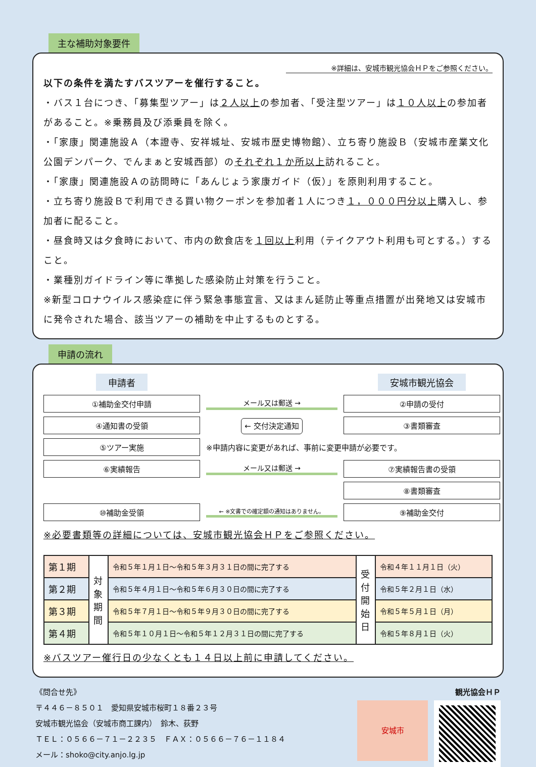主な補助対象要件
※詳細は、安城市観光協会ＨＰをご参照ください。
以下の条件を満たすバスツアーを催行すること。
・バス１台につき、「募集型ツアー」は２人以上の参加者、「受注型ツアー」は１０人以上の参加者があること。※乗務員及び添乗員を除く。
・「家康」関連施設Ａ（本證寺、安祥城址、安城市歴史博物館）、立ち寄り施設Ｂ（安城市産業文化公園デンパーク、でんまぁと安城西部）のそれぞれ１か所以上訪れること。
・「家康」関連施設Ａの訪問時に「あんじょう家康ガイド（仮）」を原則利用すること。
・立ち寄り施設Ｂで利用できる買い物クーポンを参加者１人につき１，０００円分以上購入し、参加者に配ること。
・昼食時又は夕食時において、市内の飲食店を１回以上利用（テイクアウト利用も可とする。）すること。
・業種別ガイドライン等に準拠した感染防止対策を行うこと。
※新型コロナウイルス感染症に伴う緊急事態宣言、又はまん延防止等重点措置が出発地又は安城市に発令された場合、該当ツアーの補助を中止するものとする。
申請の流れ
申請者
安城市観光協会
①補助金交付申請
メール又は郵送 →
②申請の受付
④通知書の受領
← 交付決定通知
③書類審査
⑤ツアー実施
※申請内容に変更があれば、事前に変更申請が必要です。
⑥実績報告
メール又は郵送 →
⑦実績報告書の受領
⑧書類審査
⑩補助金受領
← ※文書での確定額の通知はありません。
⑨補助金交付
※必要書類等の詳細については、安城市観光協会ＨＰをご参照ください。
| 第１期 | 対象期間 | 令和５年１月１日～令和５年３月３１日の間に完了する | 受付開始日 | 令和４年１１月１日（火） |
| 第２期 | | 令和５年４月１日～令和５年６月３０日の間に完了する | | 令和５年２月１日（水） |
| 第３期 | | 令和５年７月１日～令和５年９月３０日の間に完了する | | 令和５年５月１日（月） |
| 第４期 | | 令和５年１０月１日～令和５年１２月３１日の間に完了する | | 令和５年８月１日（火） |
※バスツアー催行日の少なくとも１４日以上前に申請してください。
《問合せ先》
〒４４６－８５０１　愛知県安城市桜町１８番２３号
安城市観光協会（安城市商工課内）　鈴木、荻野
ＴＥＬ：０５６６－７１－２２３５　ＦＡＸ：０５６６－７６－１１８４
メール：shoko@city.anjo.lg.jp
観光協会ＨＰ
安城市